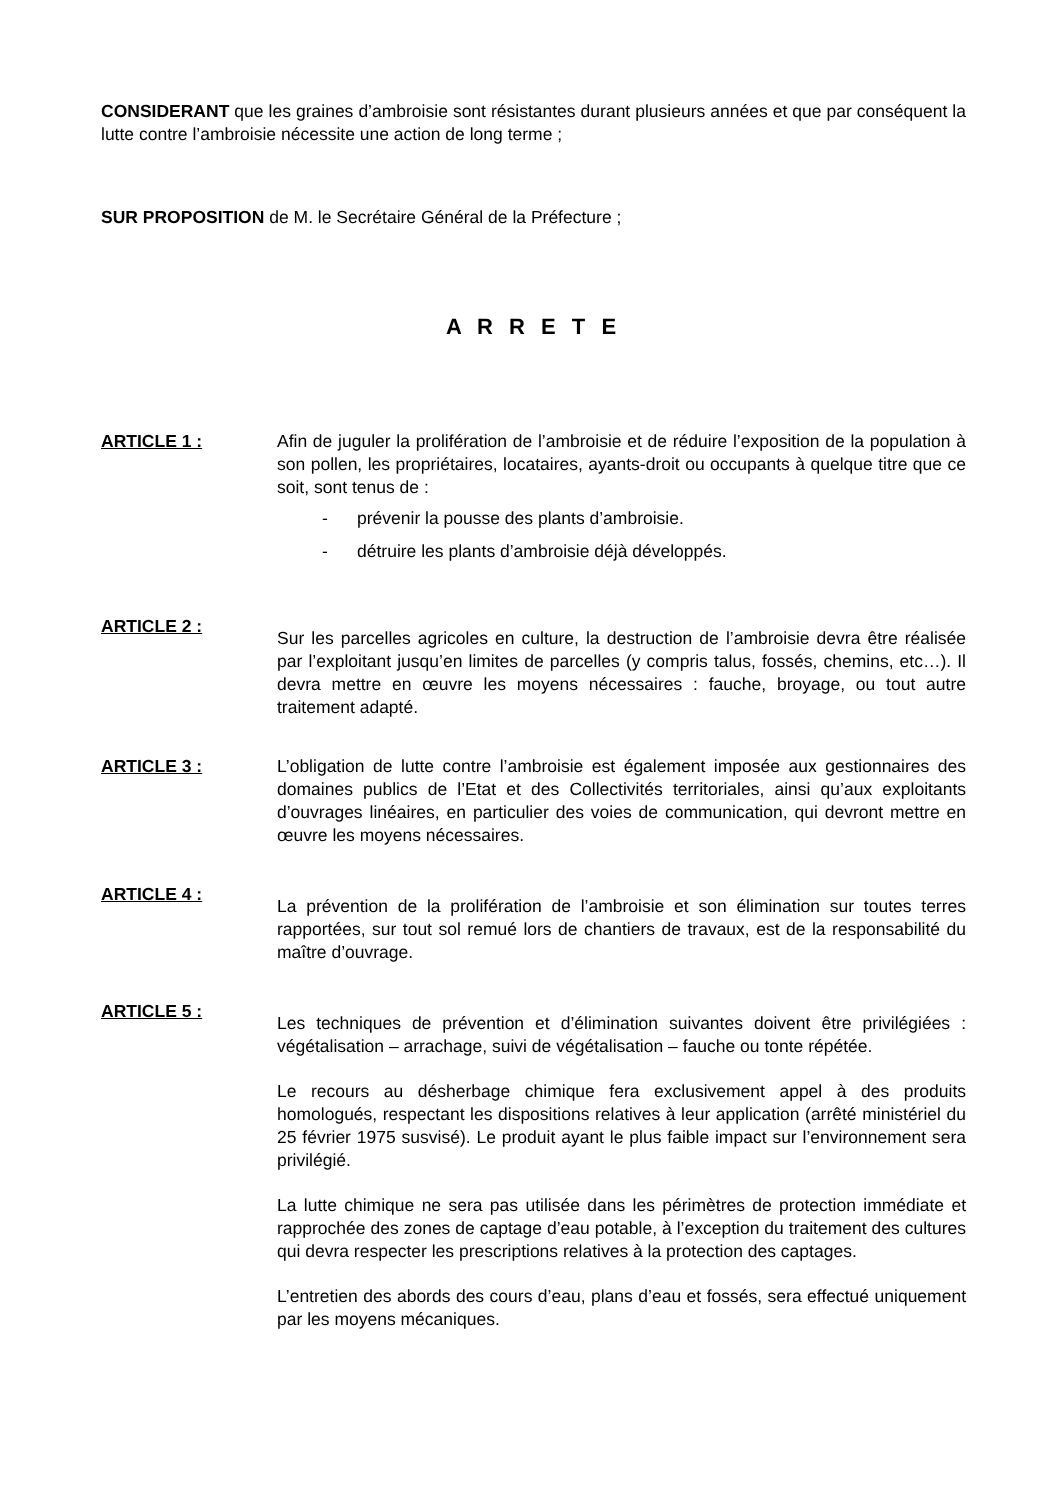CONSIDERANT que les graines d’ambroisie sont résistantes durant plusieurs années et que par conséquent la lutte contre l’ambroisie nécessite une action de long terme ;
SUR PROPOSITION de M. le Secrétaire Général de la Préfecture ;
A R R E T E
ARTICLE 1 : Afin de juguler la prolifération de l’ambroisie et de réduire l’exposition de la population à son pollen, les propriétaires, locataires, ayants-droit ou occupants à quelque titre que ce soit, sont tenus de :
- prévenir la pousse des plants d’ambroisie.
- détruire les plants d’ambroisie déjà développés.
ARTICLE 2 :
Sur les parcelles agricoles en culture, la destruction de l’ambroisie devra être réalisée par l’exploitant jusqu’en limites de parcelles (y compris talus, fossés, chemins, etc…). Il devra mettre en œuvre les moyens nécessaires : fauche, broyage, ou tout autre traitement adapté.
ARTICLE 3 : L’obligation de lutte contre l’ambroisie est également imposée aux gestionnaires des domaines publics de l’Etat et des Collectivités territoriales, ainsi qu’aux exploitants d’ouvrages linéaires, en particulier des voies de communication, qui devront mettre en œuvre les moyens nécessaires.
ARTICLE 4 :
La prévention de la prolifération de l’ambroisie et son élimination sur toutes terres rapportées, sur tout sol remué lors de chantiers de travaux, est de la responsabilité du maître d’ouvrage.
ARTICLE 5 :
Les techniques de prévention et d’élimination suivantes doivent être privilégiées : végétalisation – arrachage, suivi de végétalisation – fauche ou tonte répétée.
Le recours au désherbage chimique fera exclusivement appel à des produits homologués, respectant les dispositions relatives à leur application (arrêté ministériel du 25 février 1975 susvisé). Le produit ayant le plus faible impact sur l’environnement sera privilégié.
La lutte chimique ne sera pas utilisée dans les périmètres de protection immédiate et rapprochée des zones de captage d’eau potable, à l’exception du traitement des cultures qui devra respecter les prescriptions relatives à la protection des captages.
L’entretien des abords des cours d’eau, plans d’eau et fossés, sera effectué uniquement par les moyens mécaniques.